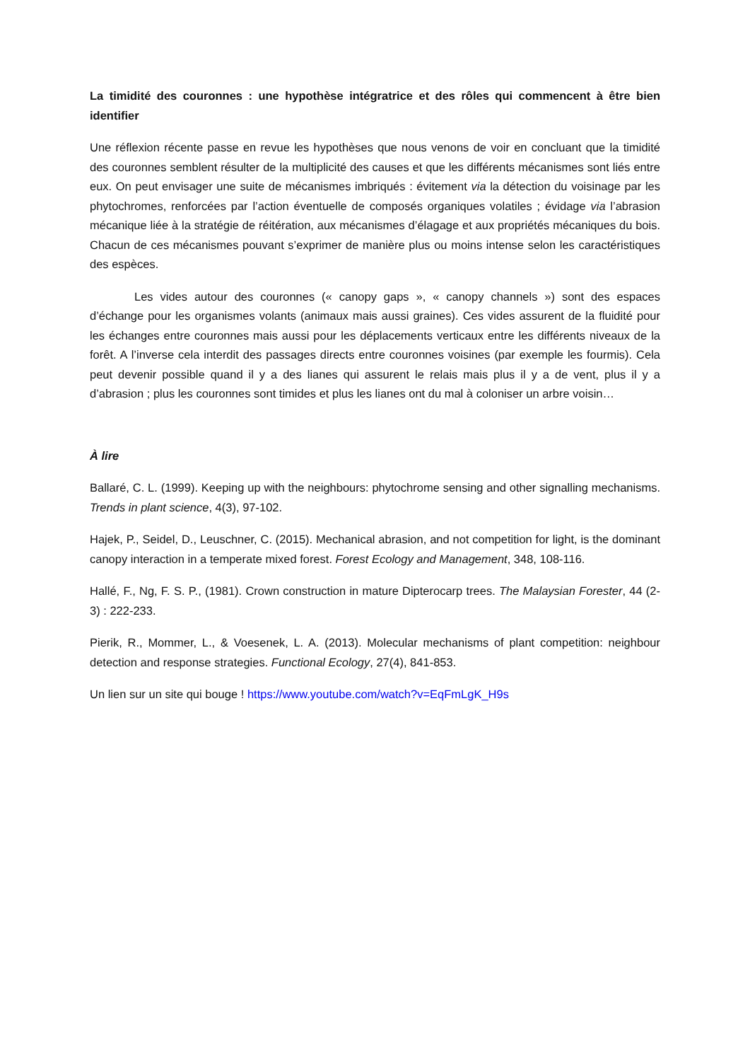La timidité des couronnes : une hypothèse intégratrice et des rôles qui commencent à être bien identifier
Une réflexion récente passe en revue les hypothèses que nous venons de voir en concluant que la timidité des couronnes semblent résulter de la multiplicité des causes et que les différents mécanismes sont liés entre eux. On peut envisager une suite de mécanismes imbriqués : évitement via la détection du voisinage par les phytochromes, renforcées par l’action éventuelle de composés organiques volatiles ; évidage via l’abrasion mécanique liée à la stratégie de réitération, aux mécanismes d’élagage et aux propriétés mécaniques du bois. Chacun de ces mécanismes pouvant s’exprimer de manière plus ou moins intense selon les caractéristiques des espèces.
Les vides autour des couronnes (« canopy gaps », « canopy channels ») sont des espaces d’échange pour les organismes volants (animaux mais aussi graines). Ces vides assurent de la fluidité pour les échanges entre couronnes mais aussi pour les déplacements verticaux entre les différents niveaux de la forêt. A l’inverse cela interdit des passages directs entre couronnes voisines (par exemple les fourmis). Cela peut devenir possible quand il y a des lianes qui assurent le relais mais plus il y a de vent, plus il y a d’abrasion ; plus les couronnes sont timides et plus les lianes ont du mal à coloniser un arbre voisin…
À lire
Ballaré, C. L. (1999). Keeping up with the neighbours: phytochrome sensing and other signalling mechanisms. Trends in plant science, 4(3), 97-102.
Hajek, P., Seidel, D., Leuschner, C. (2015). Mechanical abrasion, and not competition for light, is the dominant canopy interaction in a temperate mixed forest. Forest Ecology and Management, 348, 108-116.
Hallé, F., Ng, F. S. P., (1981). Crown construction in mature Dipterocarp trees. The Malaysian Forester, 44 (2-3) : 222-233.
Pierik, R., Mommer, L., & Voesenek, L. A. (2013). Molecular mechanisms of plant competition: neighbour detection and response strategies. Functional Ecology, 27(4), 841-853.
Un lien sur un site qui bouge ! https://www.youtube.com/watch?v=EqFmLgK_H9s